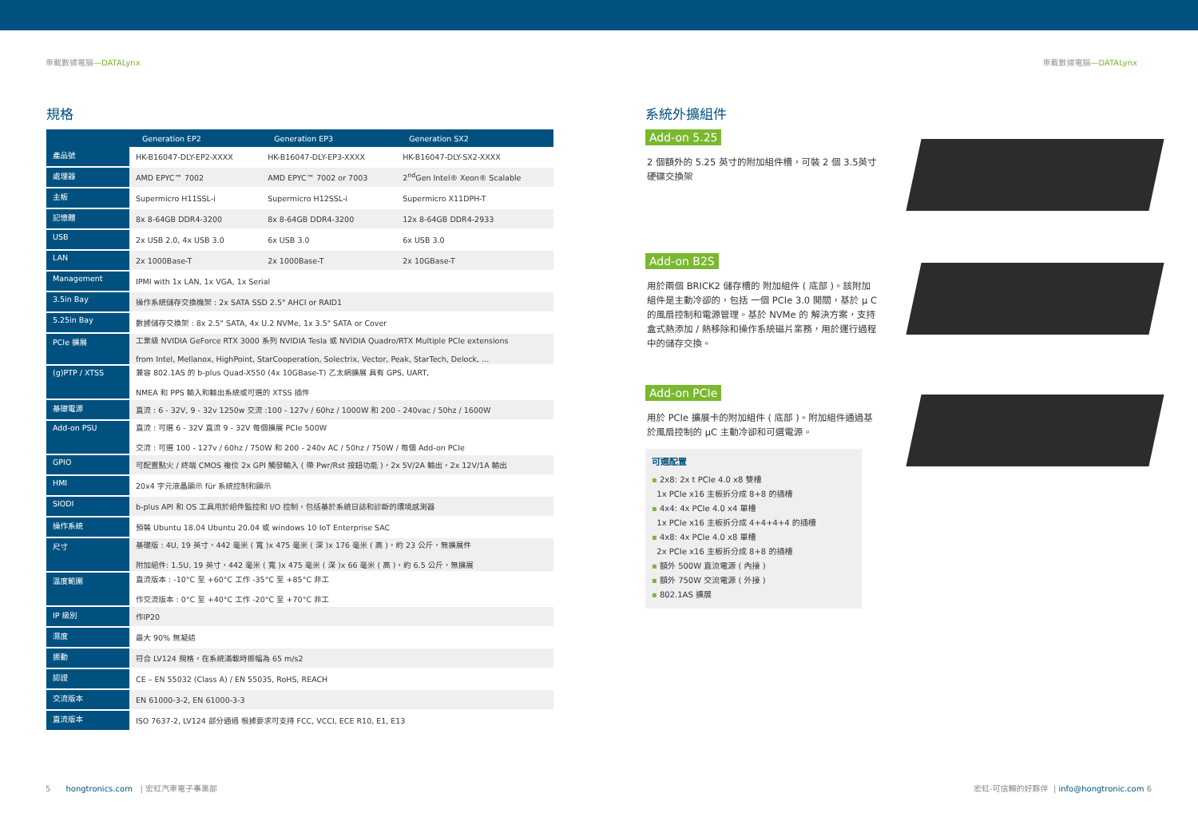車載數據電腦—DATALynx 車載數據電腦—DATALynx
規格
| | Generation EP2 | Generation EP3 | Generation SX2 |
| --- | --- | --- | --- |
| 產品號 | HK-B16047-DLY-EP2-XXXX | HK-B16047-DLY-EP3-XXXX | HK-B16047-DLY-SX2-XXXX |
| 處理器 | AMD EPYC™ 7002 | AMD EPYC™ 7002 or 7003 | 2<sup>nd</sup>Gen Intel® Xeon® Scalable |
| 主板 | Supermicro H11SSL-i | Supermicro H12SSL-i | Supermicro X11DPH-T |
| 記憶體 | 8x 8-64GB DDR4-3200 | 8x 8-64GB DDR4-3200 | 12x 8-64GB DDR4-2933 |
| USB | 2x USB 2.0, 4x USB 3.0 | 6x USB 3.0 | 6x USB 3.0 |
| LAN | 2x 1000Base-T | 2x 1000Base-T | 2x 10GBase-T |
| Management | IPMI with 1x LAN, 1x VGA, 1x Serial | | |
| 3.5in Bay | 操作系統儲存交換機架 : 2x SATA SSD 2.5" AHCI or RAID1 | | |
| 5.25in Bay | 數據儲存交換架 : 8x 2.5" SATA, 4x U.2 NVMe, 1x 3.5" SATA or Cover | | |
| PCIe 擴展 | 工業級 NVIDIA GeForce RTX 3000 系列 NVIDIA Tesla 或 NVIDIA Quadro/RTX Multiple PCIe extensions from Intel, Mellanox, HighPoint, StarCooperation, Solectrix, Vector, Peak, StarTech, Delock, ... | | |
| (g)PTP / XTSS | 兼容 802.1AS 的 b-plus Quad-X550 (4x 10GBase-T) 乙太網擴展 具有 GPS, UART, NMEA 和 PPS 輸入和輸出系統或可選的 XTSS 插件 | | |
| 基礎電源 | 直流 : 6 - 32V, 9 - 32v 1250w 交流 :100 - 127v / 60hz / 1000W 和 200 - 240vac / 50hz / 1600W | | |
| Add-on PSU | 直流 : 可選 6 - 32V 直流 9 - 32V 每個擴展 PCIe 500W 交流 : 可選 100 - 127v / 60hz / 750W 和 200 - 240v AC / 50hz / 750W / 每個 Add-on PCIe | | |
| GPIO | 可配置點火 / 終端 CMOS 複位 2x GPI 觸發輸入 ( 帶 Pwr/Rst 按鈕功能 )，2x 5V/2A 輸出，2x 12V/1A 輸出 | | |
| HMI | 20x4 字元液晶顯示 für 系統控制和顯示 | | |
| SIODI | b-plus API 和 OS 工具用於組件監控和 I/O 控制，包括基於系統日誌和診斷的環境感測器 | | |
| 操作系統 | 預裝 Ubuntu 18.04 Ubuntu 20.04 或 windows 10 IoT Enterprise SAC | | |
| 尺寸 | 基礎版 : 4U, 19 英寸，442 毫米 ( 寬 )x 475 毫米 ( 深 )x 176 毫米 ( 高 )，約 23 公斤，無擴展件 附加組件: 1.5U, 19 英寸，442 毫米 ( 寬 )x 475 毫米 ( 深 )x 66 毫米 ( 高 )，約 6.5 公斤，無擴展 | | |
| 溫度範圍 | 直流版本 : -10°C 至 +60°C 工作 -35°C 至 +85°C 非工 作交流版本 : 0°C 至 +40°C 工作 -20°C 至 +70°C 非工 | | |
| IP 級別 | 作IP20 | | |
| 濕度 | 最大 90% 無凝結 | | |
| 振動 | 符合 LV124 規格，在系統滿載時振幅為 65 m/s2 | | |
| 認證 | CE – EN 55032 (Class A) / EN 55035, RoHS, REACH | | |
| 交流版本 | EN 61000-3-2, EN 61000-3-3 | | |
| 直流版本 | ISO 7637-2, LV124 部分通過 根據要求可支持 FCC, VCCI, ECE R10, E1, E13 | | |
系統外擴組件
Add-on 5.25
2 個額外的 5.25 英寸的附加組件槽，可裝 2 個 3.5英寸硬碟交換架
Add-on B2S
用於兩個 BRICK2 儲存槽的 附加組件 ( 底部 )。該附加組件是主動冷卻的，包括 一個 PCIe 3.0 開關，基於 μ C 的風扇控制和電源管理。基於 NVMe 的 解決方案，支持盒式熱添加 / 熱移除和操作系統磁片業務，用於運行過程中的儲存交換。
Add-on PCIe
用於 PCIe 擴展卡的附加組件 ( 底部 )。附加組件通過基於風扇控制的 μC 主動冷卻和可選電源。
可選配置
▪ 2x8: 2x t PCIe 4.0 x8 雙槽
1x PCIe x16 主板拆分成 8+8 的插槽
▪ 4x4: 4x PCIe 4.0 x4 單槽
1x PCIe x16 主板拆分成 4+4+4+4 的插槽
▪ 4x8: 4x PCIe 4.0 x8 單槽
2x PCIe x16 主板拆分成 8+8 的插槽
▪ 額外 500W 直流電源 ( 內接 )
▪ 額外 750W 交流電源 ( 外接 )
▪ 802.1AS 擴展
5 hongtronics.com | 宏虹汽車電子事業部 宏虹-可信賴的好夥伴 | info@hongtronic.com 6